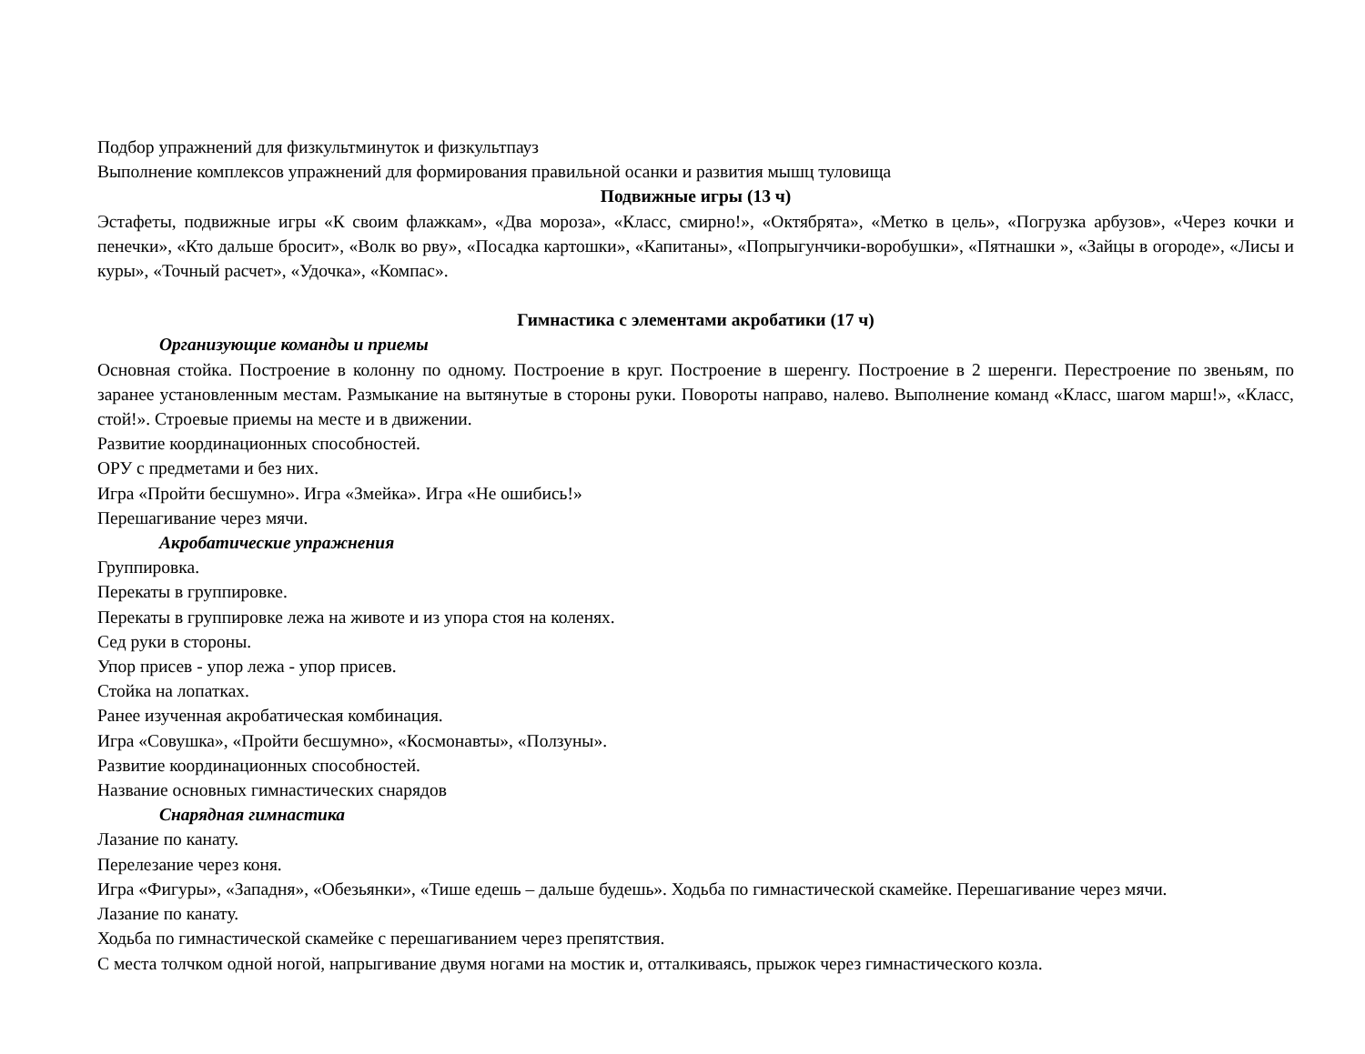Подбор упражнений для физкультминуток и физкультпауз
Выполнение комплексов упражнений для формирования правильной осанки и развития мышц туловища
Подвижные игры (13 ч)
Эстафеты, подвижные игры «К своим флажкам», «Два мороза», «Класс, смирно!», «Октябрята», «Метко в цель», «Погрузка арбузов», «Через кочки и пенечки», «Кто дальше бросит», «Волк во рву», «Посадка картошки», «Капитаны», «Попрыгунчики-воробушки», «Пятнашки », «Зайцы в огороде», «Лисы и куры», «Точный расчет», «Удочка», «Компас».
Гимнастика с элементами акробатики (17 ч)
Организующие команды и приемы
Основная стойка. Построение в колонну по одному. Построение в круг. Построение в шеренгу. Построение в 2 шеренги. Перестроение по звеньям, по заранее установленным местам. Размыкание на вытянутые в стороны руки. Повороты направо, налево. Выполнение команд «Класс, шагом марш!», «Класс, стой!». Строевые приемы на месте и в движении.
Развитие координационных способностей.
ОРУ с предметами и без них.
Игра «Пройти бесшумно». Игра «Змейка». Игра «Не ошибись!»
Перешагивание через мячи.
Акробатические упражнения
Группировка.
Перекаты в группировке.
Перекаты в группировке лежа на животе и из упора стоя на коленях.
Сед руки в стороны.
Упор присев - упор лежа - упор присев.
Стойка на лопатках.
Ранее изученная акробатическая комбинация.
Игра «Совушка», «Пройти бесшумно», «Космонавты», «Ползуны».
Развитие координационных способностей.
Название основных гимнастических снарядов
Снарядная гимнастика
Лазание по канату.
Перелезание через коня.
Игра «Фигуры», «Западня», «Обезьянки», «Тише едешь – дальше будешь». Ходьба по гимнастической скамейке. Перешагивание через мячи.
Лазание по канату.
Ходьба по гимнастической скамейке с перешагиванием через препятствия.
С места толчком одной ногой, напрыгивание двумя ногами на мостик и, отталкиваясь, прыжок через гимнастического козла.